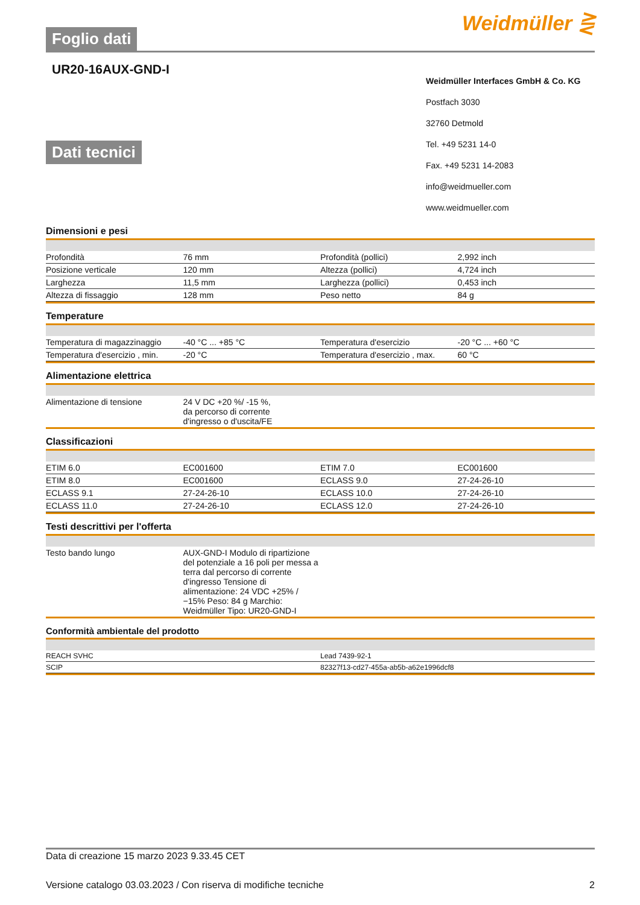Foglio dati
Weidmüller ⋛
UR20-16AUX-GND-I
Dati tecnici
Weidmüller Interfaces GmbH & Co. KG
Postfach 3030
32760 Detmold
Tel. +49 5231 14-0
Fax. +49 5231 14-2083
info@weidmueller.com
www.weidmueller.com
Dimensioni e pesi
| Profondità | 76 mm | | Profondità (pollici) | 2,992 inch |
| Posizione verticale | 120 mm | | Altezza (pollici) | 4,724 inch |
| Larghezza | 11,5 mm | | Larghezza (pollici) | 0,453 inch |
| Altezza di fissaggio | 128 mm | | Peso netto | 84 g |
Temperature
| Temperatura di magazzinaggio | -40 °C ... +85 °C | | Temperatura d'esercizio | -20 °C ... +60 °C |
| Temperatura d'esercizio , min. | -20 °C | | Temperatura d'esercizio , max. | 60 °C |
Alimentazione elettrica
| Alimentazione di tensione | 24 V DC +20 %/ -15 %, da percorso di corrente d'ingresso o d'uscita/FE | | | |
Classificazioni
| ETIM 6.0 | EC001600 | | ETIM 7.0 | EC001600 |
| ETIM 8.0 | EC001600 | | ECLASS 9.0 | 27-24-26-10 |
| ECLASS 9.1 | 27-24-26-10 | | ECLASS 10.0 | 27-24-26-10 |
| ECLASS 11.0 | 27-24-26-10 | | ECLASS 12.0 | 27-24-26-10 |
Testi descrittivi per l'offerta
| Testo bando lungo | AUX-GND-I Modulo di ripartizione del potenziale a 16 poli per messa a terra dal percorso di corrente d'ingresso Tensione di alimentazione: 24 VDC +25% / −15% Peso: 84 g Marchio: Weidmüller Tipo: UR20-GND-I | | | |
Conformità ambientale del prodotto
| REACH SVHC | Lead 7439-92-1 |
| SCIP | 82327f13-cd27-455a-ab5b-a62e1996dcf8 |
Data di creazione 15 marzo 2023 9.33.45 CET
Versione catalogo 03.03.2023 / Con riserva di modifiche tecniche 2